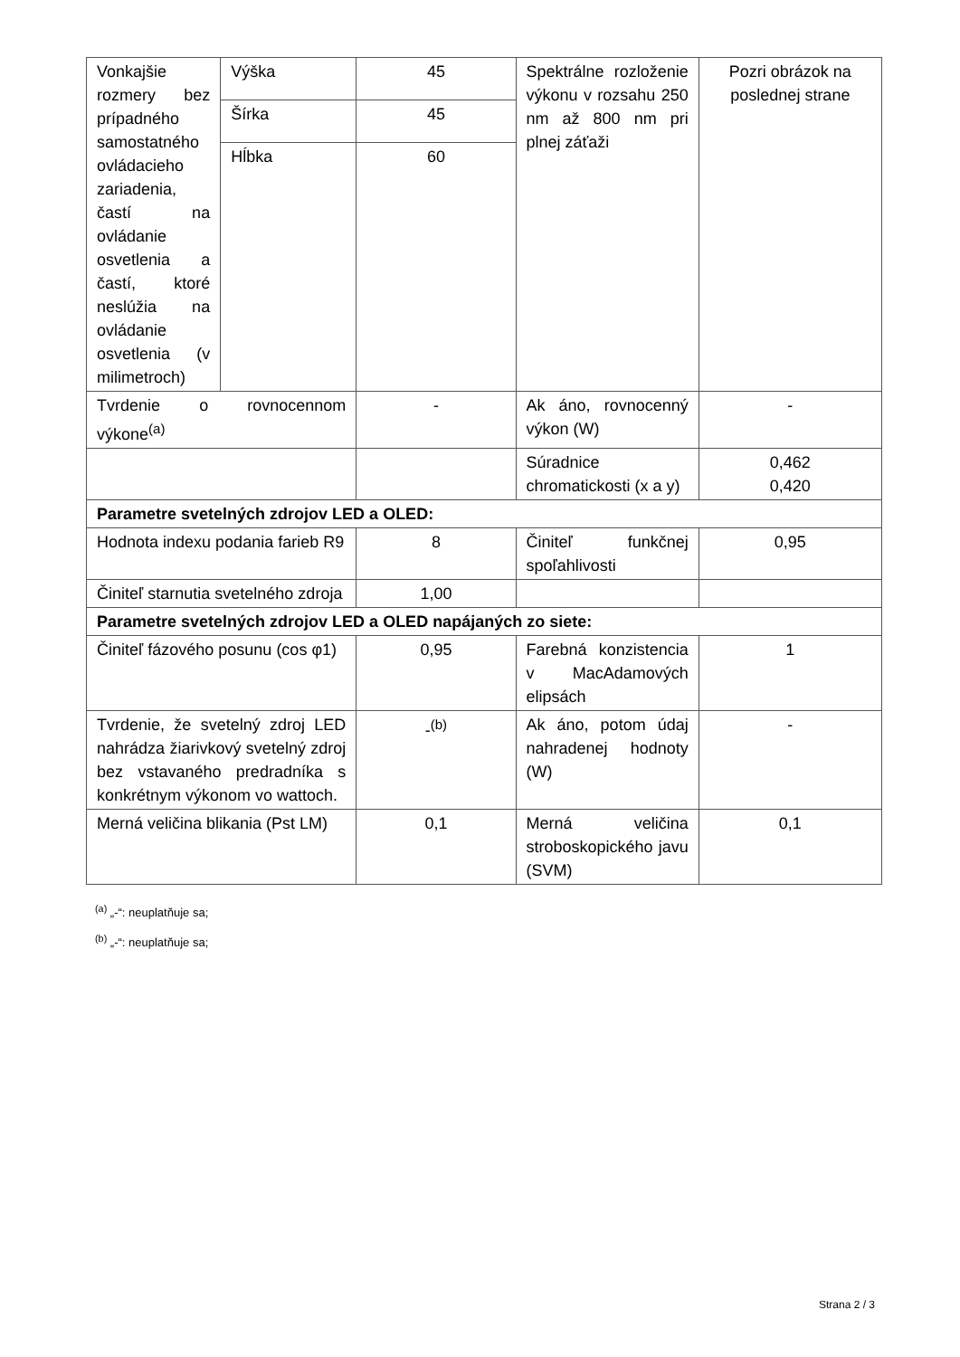| Vonkajšie rozmery bez prípadného samostatného ovládacieho zariadenia, častí na ovládanie osvetlenia a častí, ktoré neslúžia na ovládanie osvetlenia (v milimetroch) | Výška | 45 | Spektrálne rozloženie výkonu v rozsahu 250 nm až 800 nm pri plnej záťaži | Pozri obrázok na poslednej strane |
| | Šírka | 45 | | |
| | Hĺbka | 60 | | |
| Tvrdenie o rovnocennom výkone<sup>(a)</sup> | | - | Ak áno, rovnocenný výkon (W) | - |
| | | | Súradnice chromatickosti (x a y) | 0,462 0,420 |
| Parametre svetelných zdrojov LED a OLED: | | | | |
| Hodnota indexu podania farieb R9 | | 8 | Činiteľ funkčnej spoľahlivosti | 0,95 |
| Činiteľ starnutia svetelného zdroja | | 1,00 | | |
| Parametre svetelných zdrojov LED a OLED napájaných zo siete: | | | | |
| Činiteľ fázového posunu (cos φ1) | | 0,95 | Farebná konzistencia v MacAdamových elipsách | 1 |
| Tvrdenie, že svetelný zdroj LED nahrádza žiarivkový svetelný zdroj bez vstavaného predradníka s konkrétnym výkonom vo wattoch. | | -<sup>(b)</sup> | Ak áno, potom údaj nahradenej hodnoty (W) | - |
| Merná veličina blikania (Pst LM) | | 0,1 | Merná veličina stroboskopického javu (SVM) | 0,1 |
<sup>(a)</sup> „-“: neuplatňuje sa;
<sup>(b)</sup> „-“: neuplatňuje sa;
Strana 2 / 3